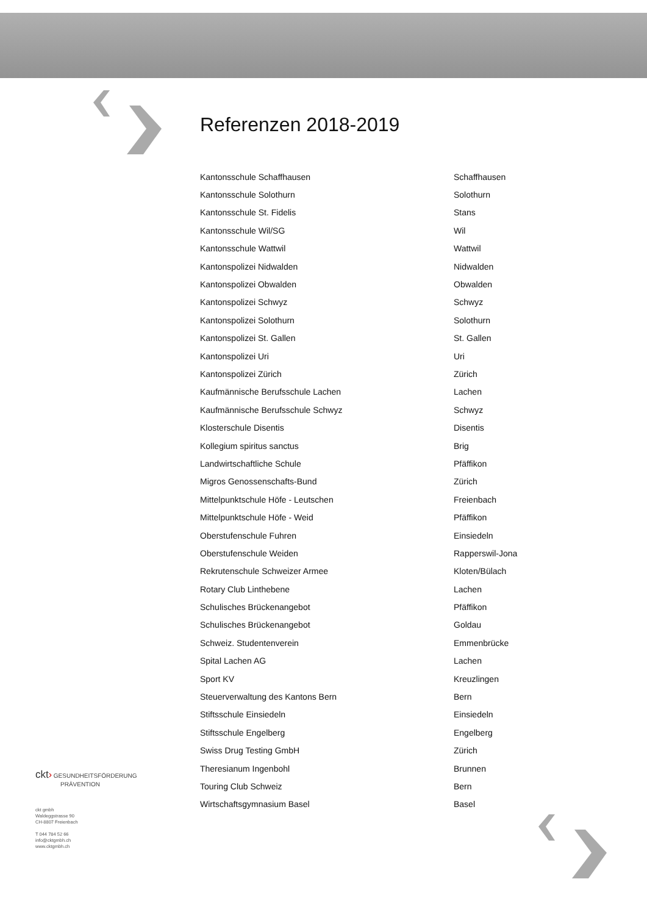Referenzen 2018-2019
| Kantonsschule Schaffhausen | Schaffhausen |
| Kantonsschule Solothurn | Solothurn |
| Kantonsschule St. Fidelis | Stans |
| Kantonsschule Wil/SG | Wil |
| Kantonsschule Wattwil | Wattwil |
| Kantonspolizei Nidwalden | Nidwalden |
| Kantonspolizei Obwalden | Obwalden |
| Kantonspolizei Schwyz | Schwyz |
| Kantonspolizei Solothurn | Solothurn |
| Kantonspolizei St. Gallen | St. Gallen |
| Kantonspolizei Uri | Uri |
| Kantonspolizei Zürich | Zürich |
| Kaufmännische Berufsschule Lachen | Lachen |
| Kaufmännische Berufsschule Schwyz | Schwyz |
| Klosterschule Disentis | Disentis |
| Kollegium spiritus sanctus | Brig |
| Landwirtschaftliche Schule | Pfäffikon |
| Migros Genossenschafts-Bund | Zürich |
| Mittelpunktschule Höfe - Leutschen | Freienbach |
| Mittelpunktschule Höfe - Weid | Pfäffikon |
| Oberstufenschule Fuhren | Einsiedeln |
| Oberstufenschule Weiden | Rapperswil-Jona |
| Rekrutenschule Schweizer Armee | Kloten/Bülach |
| Rotary Club Linthebene | Lachen |
| Schulisches Brückenangebot | Pfäffikon |
| Schulisches Brückenangebot | Goldau |
| Schweiz. Studentenverein | Emmenbrücke |
| Spital Lachen AG | Lachen |
| Sport KV | Kreuzlingen |
| Steuerverwaltung des Kantons Bern | Bern |
| Stiftsschule Einsiedeln | Einsiedeln |
| Stiftsschule Engelberg | Engelberg |
| Swiss Drug Testing GmbH | Zürich |
| Theresianum Ingenbohl | Brunnen |
| Touring Club Schweiz | Bern |
| Wirtschaftsgymnasium Basel | Basel |
ckt› GESUNDHEITSFÖRDERUNG
PRÄVENTION
ckt gmbh
Waldeggstrasse 90
CH-8807 Freienbach
T 044 784 52 66
info@cktgmbh.ch
www.cktgmbh.ch